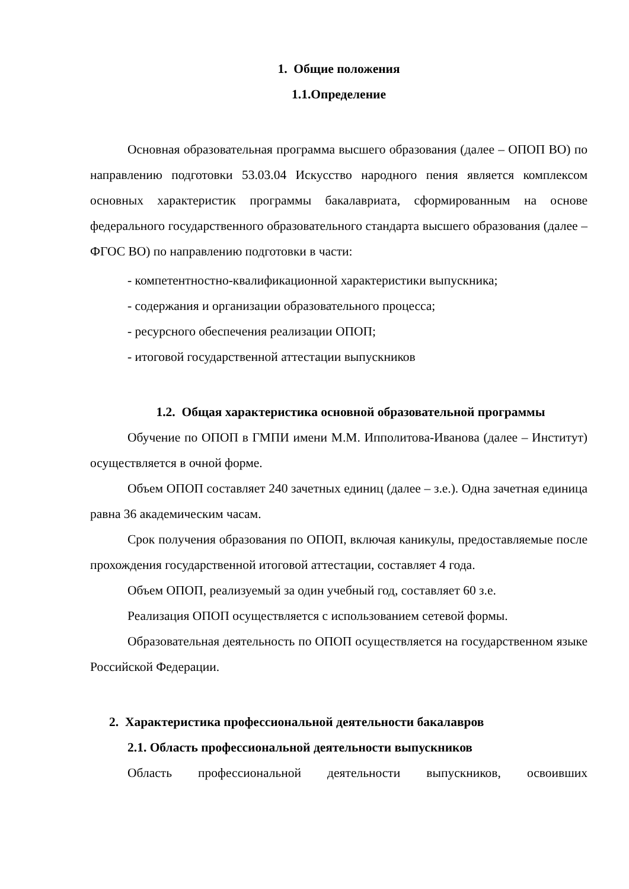1. Общие положения
1.1.Определение
Основная образовательная программа высшего образования (далее – ОПОП ВО) по направлению подготовки 53.03.04 Искусство народного пения является комплексом основных характеристик программы бакалавриата, сформированным на основе федерального государственного образовательного стандарта высшего образования (далее – ФГОС ВО) по направлению подготовки в части:
- компетентностно-квалификационной характеристики выпускника;
- содержания и организации образовательного процесса;
- ресурсного обеспечения реализации ОПОП;
- итоговой государственной аттестации выпускников
1.2. Общая характеристика основной образовательной программы
Обучение по ОПОП в ГМПИ имени М.М. Ипполитова-Иванова (далее – Институт) осуществляется в очной форме.
Объем ОПОП составляет 240 зачетных единиц (далее – з.е.). Одна зачетная единица равна 36 академическим часам.
Срок получения образования по ОПОП, включая каникулы, предоставляемые после прохождения государственной итоговой аттестации, составляет 4 года.
Объем ОПОП, реализуемый за один учебный год, составляет 60 з.е.
Реализация ОПОП осуществляется с использованием сетевой формы.
Образовательная деятельность по ОПОП осуществляется на государственном языке Российской Федерации.
2. Характеристика профессиональной деятельности бакалавров
2.1. Область профессиональной деятельности выпускников
Область профессиональной деятельности выпускников, освоивших